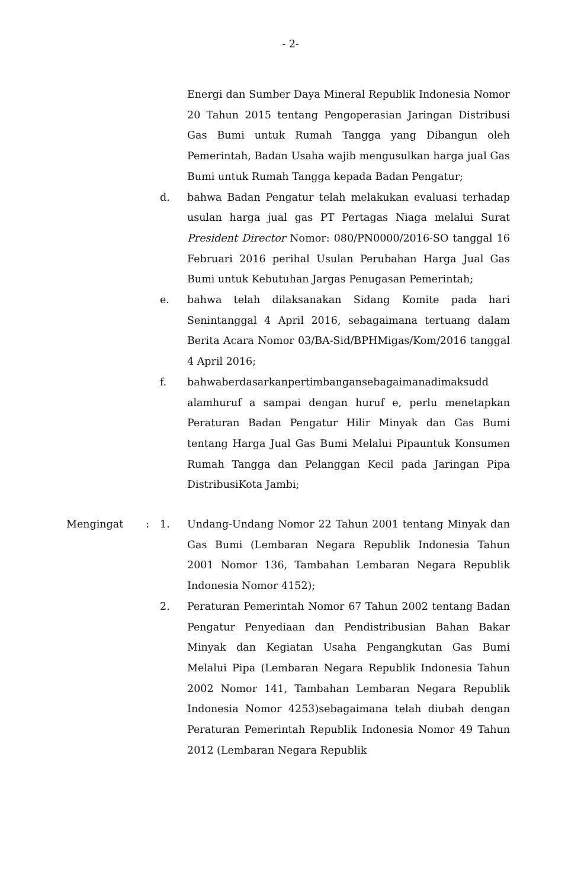- 2-
Energi dan Sumber Daya Mineral Republik Indonesia Nomor 20 Tahun 2015 tentang Pengoperasian Jaringan Distribusi Gas Bumi untuk Rumah Tangga yang Dibangun oleh Pemerintah, Badan Usaha wajib mengusulkan harga jual Gas Bumi untuk Rumah Tangga kepada Badan Pengatur;
d. bahwa Badan Pengatur telah melakukan evaluasi terhadap usulan harga jual gas PT Pertagas Niaga melalui Surat President Director Nomor: 080/PN0000/2016-SO tanggal 16 Februari 2016 perihal Usulan Perubahan Harga Jual Gas Bumi untuk Kebutuhan Jargas Penugasan Pemerintah;
e. bahwa telah dilaksanakan Sidang Komite pada hari Senintanggal 4 April 2016, sebagaimana tertuang dalam Berita Acara Nomor 03/BA-Sid/BPHMigas/Kom/2016 tanggal 4 April 2016;
f. bahwaberdasarkanpertimbangansebagaimanadimaksudd alamhuruf a sampai dengan huruf e, perlu menetapkan Peraturan Badan Pengatur Hilir Minyak dan Gas Bumi tentang Harga Jual Gas Bumi Melalui Pipauntuk Konsumen Rumah Tangga dan Pelanggan Kecil pada Jaringan Pipa DistribusiKota Jambi;
Mengingat : 1. Undang-Undang Nomor 22 Tahun 2001 tentang Minyak dan Gas Bumi (Lembaran Negara Republik Indonesia Tahun 2001 Nomor 136, Tambahan Lembaran Negara Republik Indonesia Nomor 4152);
2. Peraturan Pemerintah Nomor 67 Tahun 2002 tentang Badan Pengatur Penyediaan dan Pendistribusian Bahan Bakar Minyak dan Kegiatan Usaha Pengangkutan Gas Bumi Melalui Pipa (Lembaran Negara Republik Indonesia Tahun 2002 Nomor 141, Tambahan Lembaran Negara Republik Indonesia Nomor 4253)sebagaimana telah diubah dengan Peraturan Pemerintah Republik Indonesia Nomor 49 Tahun 2012 (Lembaran Negara Republik